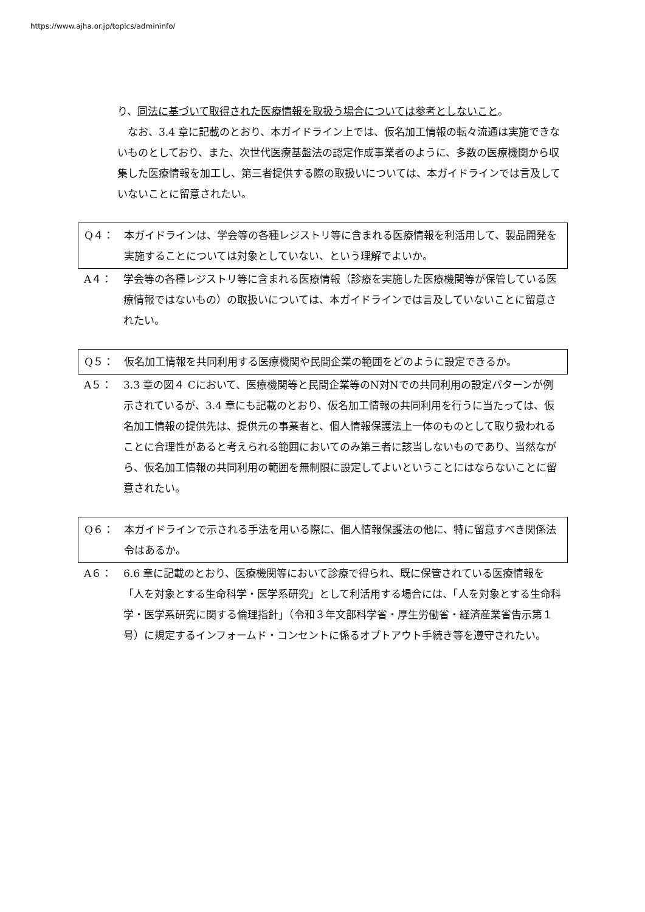https://www.ajha.or.jp/topics/admininfo/
り、同法に基づいて取得された医療情報を取扱う場合については参考としないこと。
　なお、3.4 章に記載のとおり、本ガイドライン上では、仮名加工情報の転々流通は実施できないものとしており、また、次世代医療基盤法の認定作成事業者のように、多数の医療機関から収集した医療情報を加工し、第三者提供する際の取扱いについては、本ガイドラインでは言及していないことに留意されたい。
Q４： 本ガイドラインは、学会等の各種レジストリ等に含まれる医療情報を利活用して、製品開発を実施することについては対象としていない、という理解でよいか。
A４： 学会等の各種レジストリ等に含まれる医療情報（診療を実施した医療機関等が保管している医療情報ではないもの）の取扱いについては、本ガイドラインでは言及していないことに留意されたい。
Q５： 仮名加工情報を共同利用する医療機関や民間企業の範囲をどのように設定できるか。
A５： 3.3 章の図４ Cにおいて、医療機関等と民間企業等のN対Nでの共同利用の設定パターンが例示されているが、3.4 章にも記載のとおり、仮名加工情報の共同利用を行うに当たっては、仮名加工情報の提供先は、提供元の事業者と、個人情報保護法上一体のものとして取り扱われることに合理性があると考えられる範囲においてのみ第三者に該当しないものであり、当然ながら、仮名加工情報の共同利用の範囲を無制限に設定してよいということにはならないことに留意されたい。
Q６： 本ガイドラインで示される手法を用いる際に、個人情報保護法の他に、特に留意すべき関係法令はあるか。
A６： 6.6 章に記載のとおり、医療機関等において診療で得られ、既に保管されている医療情報を「人を対象とする生命科学・医学系研究」として利活用する場合には、「人を対象とする生命科学・医学系研究に関する倫理指針」（令和３年文部科学省・厚生労働省・経済産業省告示第１号）に規定するインフォームド・コンセントに係るオプトアウト手続き等を遵守されたい。